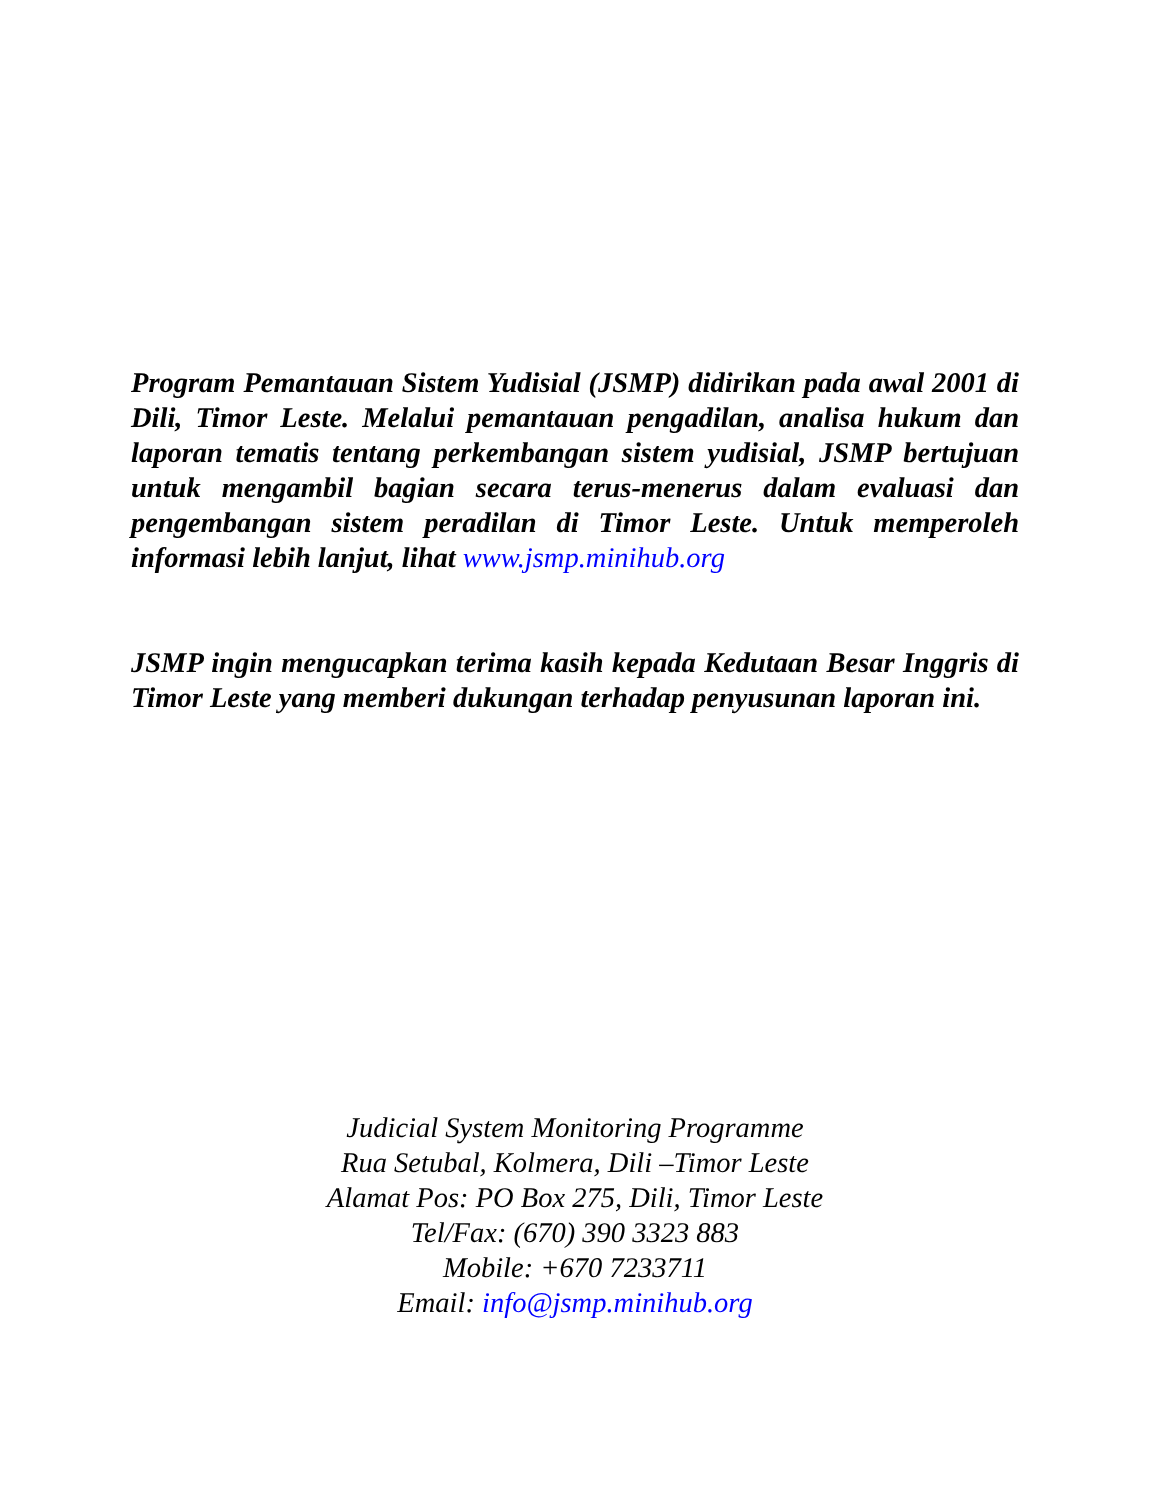Program Pemantauan Sistem Yudisial (JSMP) didirikan pada awal 2001 di Dili, Timor Leste. Melalui pemantauan pengadilan, analisa hukum dan laporan tematis tentang perkembangan sistem yudisial, JSMP bertujuan untuk mengambil bagian secara terus-menerus dalam evaluasi dan pengembangan sistem peradilan di Timor Leste. Untuk memperoleh informasi lebih lanjut, lihat www.jsmp.minihub.org
JSMP ingin mengucapkan terima kasih kepada Kedutaan Besar Inggris di Timor Leste yang memberi dukungan terhadap penyusunan laporan ini.
Judicial System Monitoring Programme
Rua Setubal, Kolmera, Dili –Timor Leste
Alamat Pos: PO Box 275, Dili, Timor Leste
Tel/Fax: (670) 390 3323 883
Mobile: +670 7233711
Email: info@jsmp.minihub.org